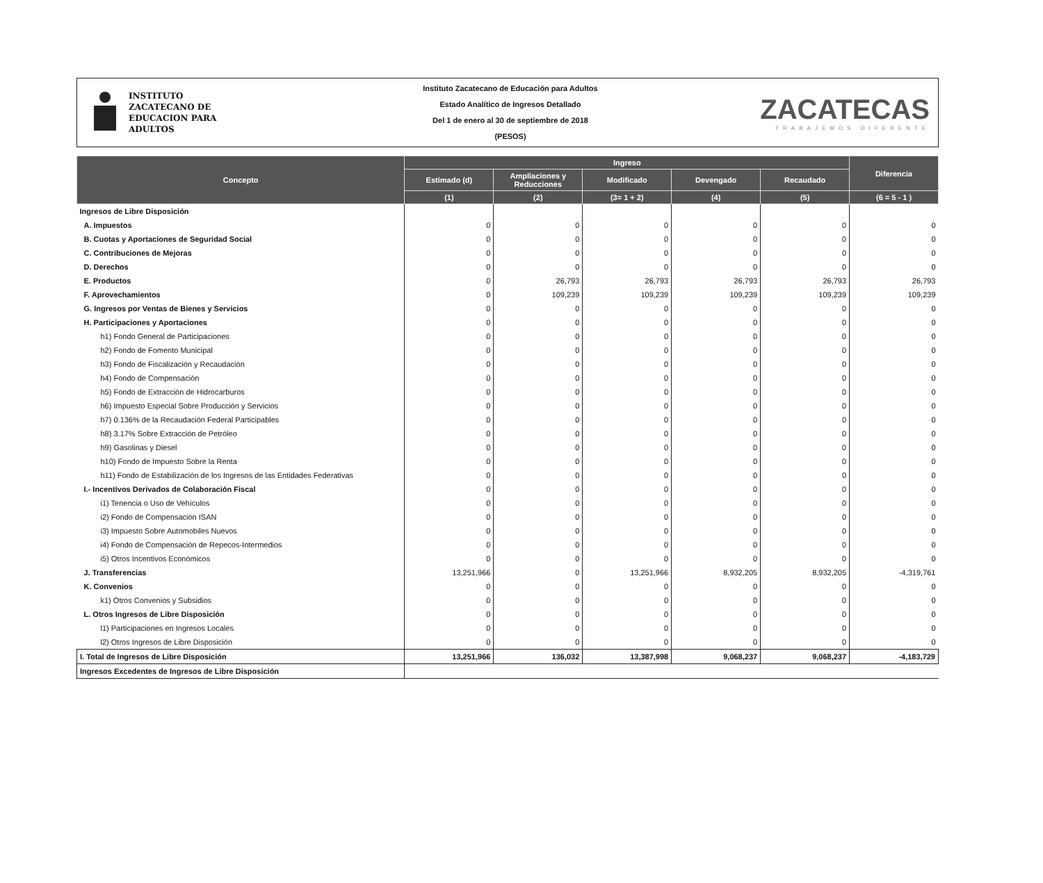INSTITUTO
ZACATECANO DE
EDUCACION PARA
ADULTOS
Instituto Zacatecano de Educación para Adultos
Estado Analítico de Ingresos Detallado
Del 1 de enero al 30 de septiembre de 2018
(PESOS)
ZACATECAS
TRABAJEMOS DIFERENTE
| Concepto | Ingreso | | | | | Diferencia |
| --- | --- | --- | --- | --- | --- | --- |
| | Estimado (d) | Ampliaciones y Reducciones | Modificado | Devengado | Recaudado | |
| | (1) | (2) | (3= 1 + 2) | (4) | (5) | (6 = 5 - 1 ) |
| Ingresos de Libre Disposición | | | | | | |
| A. Impuestos | 0 | 0 | 0 | 0 | 0 | 0 |
| B. Cuotas y Aportaciones de Seguridad Social | 0 | 0 | 0 | 0 | 0 | 0 |
| C. Contribuciones de Mejoras | 0 | 0 | 0 | 0 | 0 | 0 |
| D. Derechos | 0 | 0 | 0 | 0 | 0 | 0 |
| E. Productos | 0 | 26,793 | 26,793 | 26,793 | 26,793 | 26,793 |
| F. Aprovechamientos | 0 | 109,239 | 109,239 | 109,239 | 109,239 | 109,239 |
| G. Ingresos por Ventas de Bienes y Servicios | 0 | 0 | 0 | 0 | 0 | 0 |
| H. Participaciones y Aportaciones | 0 | 0 | 0 | 0 | 0 | 0 |
| h1) Fondo General de Participaciones | 0 | 0 | 0 | 0 | 0 | 0 |
| h2) Fondo de Fomento Municipal | 0 | 0 | 0 | 0 | 0 | 0 |
| h3) Fondo de Fiscalización y Recaudación | 0 | 0 | 0 | 0 | 0 | 0 |
| h4) Fondo de Compensación | 0 | 0 | 0 | 0 | 0 | 0 |
| h5) Fondo de Extracción de Hidrocarburos | 0 | 0 | 0 | 0 | 0 | 0 |
| h6) Impuesto Especial Sobre Producción y Servicios | 0 | 0 | 0 | 0 | 0 | 0 |
| h7) 0.136% de la Recaudación Federal Participables | 0 | 0 | 0 | 0 | 0 | 0 |
| h8) 3.17% Sobre Extracción de Petróleo | 0 | 0 | 0 | 0 | 0 | 0 |
| h9) Gasolinas y Diesel | 0 | 0 | 0 | 0 | 0 | 0 |
| h10) Fondo de Impuesto Sobre la Renta | 0 | 0 | 0 | 0 | 0 | 0 |
| h11) Fondo de Estabilización de los Ingresos de las Entidades Federativas | 0 | 0 | 0 | 0 | 0 | 0 |
| I.- Incentivos Derivados de Colaboración Fiscal | 0 | 0 | 0 | 0 | 0 | 0 |
| i1) Tenencia o Uso de Vehículos | 0 | 0 | 0 | 0 | 0 | 0 |
| i2) Fondo de Compensación ISAN | 0 | 0 | 0 | 0 | 0 | 0 |
| i3) Impuesto Sobre Automobiles Nuevos | 0 | 0 | 0 | 0 | 0 | 0 |
| i4) Fondo de Compensación de Repecos-Intermedios | 0 | 0 | 0 | 0 | 0 | 0 |
| i5) Otros Incentivos Económicos | 0 | 0 | 0 | 0 | 0 | 0 |
| J. Transferencias | 13,251,966 | 0 | 13,251,966 | 8,932,205 | 8,932,205 | -4,319,761 |
| K. Convenios | 0 | 0 | 0 | 0 | 0 | 0 |
| k1) Otros Convenios y Subsidios | 0 | 0 | 0 | 0 | 0 | 0 |
| L. Otros Ingresos de Libre Disposición | 0 | 0 | 0 | 0 | 0 | 0 |
| l1) Participaciones en Ingresos Locales | 0 | 0 | 0 | 0 | 0 | 0 |
| l2) Otros Ingresos de Libre Disposición | 0 | 0 | 0 | 0 | 0 | 0 |
| I. Total de Ingresos de Libre Disposición | 13,251,966 | 136,032 | 13,387,998 | 9,068,237 | 9,068,237 | -4,183,729 |
| Ingresos Excedentes de Ingresos de Libre Disposición | | | | | | |